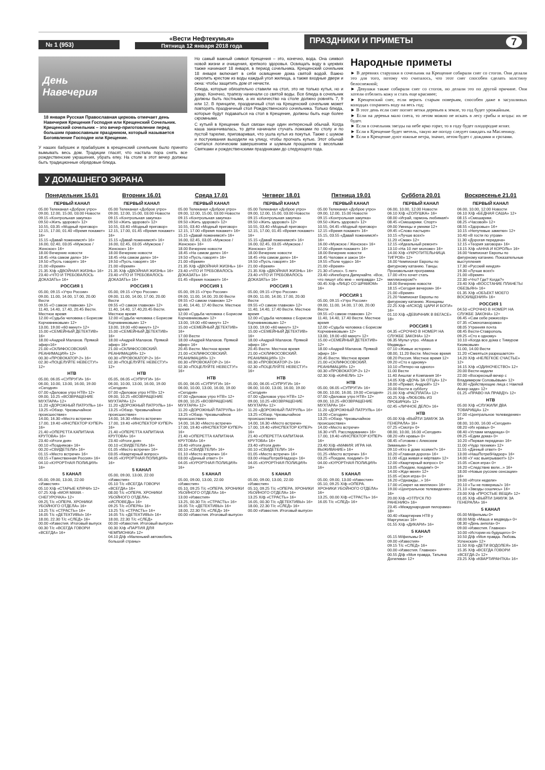№ 1 (953)
«Вести Нефтекумья»
Пятница 12 января 2018 года
ПРАЗДНИКИ И ПРИМЕТЫ 7
День
Навечерия
18 января Русская Православная церковь отмечает день Навечерия Крещения Господня или Крещенский Сочельник. Крещенский сочельник – это вечер-приготовление перед большим православным праздником, который называется Богоявление Господне или Крещение.
У наших бабушек и прабабушек в крещенский сочельник было принято вымывать весь дом. Традиции гласят, что настала пора снять все рождественские украшения, убрать елку. На столе в этот вечер должны быть традиционные обрядовые блюда.
Но самый важный символ Крещения – это, конечно, вода. Она символ новой жизни и очищения, крепкого здоровья. Освящать воду в церквях также начинают 18 января, в период сочельника. Крещенский сочельник 18 января включает в себя освящение дома святой водой. Важно окропить крестом из воды каждый угол жилища, а также входные двери и окна: чтобы защитить дом от нечисти.
Блюда, которые обязательно ставили на стол, это не только кутья, но и узвар. Конечно, трапезу начинали со святой воды. Все блюда в сочельник должны быть постными, а их количество на столе должно ровнять 7, 9 или 12. В принципе, праздничный стол на Крещенский сочельник может повторять праздничный стол Рождественского сочельника. Только блюда, которые будут подаваться на стол в Крещение, должны быть еще более скромными.
С кутьей в Крещение был связан еще один интересный обычай. Когда каша заканчивалась, то дети начинали стучать ложками по столу и по пустой тарелке, приговаривая, что ушла кутья из покутья. Также с шумом и постукивания выходили на улицу, чтобы прогнать кутью. Этот обычай считался логическим завершением и шумным прощанием с веселыми Святками и рождественскими праздниками до следующего года.
Народные приметы
► В деревнях старушки в сочельник на Крещение собирали снег со стогов. Они делали это для того, потому что считалось, что этот снег способен сделать холстину белоснежной;
► Девушки также собирали снег со стогов, но делали это по другой причине. Они хотели отбелить кожу и стать еще красивее;
► Крещенский снег, если верить старым поверьям, способен даже в засушливых колодцах сохранить воду на весь год;
► В этот день если снег погнет ветки деревьев к земле, то год будет урожайным.
► Если на деревья мало снега, то летом можно не искать в лесу грибы и ягоды: их не будет.
► Если в сочельник звезды на небе ярко горят, то в году будет плодородие ягнят.
► Если в Крещение будет метель, такую же погоду следует ожидать на Масленицу.
► Если в Крещение дуют южные ветра, значит, летом будет с дождями и грозами.
У ДОМАШНЕГО ЭКРАНА
Понедельник 15.01
ПЕРВЫЙ КАНАЛ
05.00 Телеканал «Доброе утро»
09.00, 12.00, 15.00, 03.00 Новости
09.15 «Контрольная закупка»
09.50 «Жить здорово!» 12+
10.55, 03.35 «Модный приговор»
12.15, 17.00, 01.40 «Время покажет» 16+
15.15 «Давай поженимся!» 16+
16.00, 02.40, 03.05 «Мужское / Женское» 16+
18.00 Вечерние новости
18.45 «На самом деле» 16+
19.50 «Пусть говорят» 16+
21.00 «Время»
21.35 Х/ф «ДВОЙНАЯ ЖИЗНЬ» 16+
23.40 «ЧТО И ТРЕБОВАЛОСЬ ДОКАЗАТЬ» 16+
РОССИЯ 1
05.00, 09.15 «Утро России»
09.00, 11.00, 14.00, 17.00, 20.00 Вести
09.55 «О самом главном» 12+
11.40, 14.40, 17.40, 20.45 Вести. Местное время
12.00 «Судьба человека с Борисом Корчевниковым» 12+
13.00, 19.00 «60 минут» 12+
15.00 «СЕМЕЙНЫЙ ДЕТЕКТИВ» 16+
18.00 «Андрей Малахов. Прямой эфир»16+
21.00 «СКЛИФОСОВСКИЙ. РЕАНИМАЦИЯ» 12+
00.30 «ПРОВОКАТОР-2» 16+
02.30 «ПОЦЕЛУЙТЕ НЕВЕСТУ!» 12+
НТВ
05.00, 06.05 «СУПРУГИ» 16+
06.00, 10.00, 13.00, 16.00, 19.00 «Сегодня»
07.00 «Деловое утро НТВ» 12+
09.00, 10.25 «ВОЗВРАЩЕНИЕ МУХТАРА» 12+
11.20 «ДОРОЖНЫЙ ПАТРУЛЬ» 16+
13.25 «Обзор. Чрезвычайное происшествие»
14.00, 16.30 «Место встречи»
17.00, 19.40 «ИНСПЕКТОР КУПЕР» 16+
21.40 «ОПЕРЕТТА КАПИТАНА КРУТОВА» 16+
23.40 «Итоги дня»
00.10 «Поздняков» 16+
00.20 «СВИДЕТЕЛИ» 16+
01.15 «Место встречи» 16+
03.15 «Таинственная Россия» 16+
04.10 «КУРОРТНАЯ ПОЛИЦИЯ» 16+
5 КАНАЛ
05.00, 09.00, 13.00, 22.00 «Известия»
05.10 Х/ф «СТАРЫЕ КЛЯЧИ» 12+
07.25 Х/ф «МОЯ МАМА - СНЕГУРОЧКА» 12+
09.25 Т/с «ОПЕРА. ХРОНИКИ УБОЙНОГО ОТДЕЛА» 16+
13.25 Т/с «СТРАСТЬ» 16+
16.05 Т/с «ДЕТЕКТИВЫ» 16+
18.00, 22.30 Т/с «СЛЕД» 16+
00.00 «Известия. Итоговый выпуск
00.30 Т/с «ВСЕГДА ГОВОРИ «ВСЕГДА» 16+
Вторник 16.01
ПЕРВЫЙ КАНАЛ
05.00 Телеканал «Доброе утро»
09.00, 12.00, 15.00, 03.00 Новости
09.15 «Контрольная закупка»
09.50 «Жить здорово!» 12+
10.55, 03.40 «Модный приговор»
12.15, 17.00, 01.45 «Время покажет» 16+
15.15 «Давай поженимся!» 16+
16.00, 02.45, 03.05 «Мужское / Женское» 16+
18.00 Вечерние новости
18.45 «На самом деле» 16+
19.50 «Пусть говорят» 16+
21.00 «Время»
21.35 Х/ф «ДВОЙНАЯ ЖИЗНЬ» 16+
23.40 «ЧТО И ТРЕБОВАЛОСЬ ДОКАЗАТЬ» 16+
РОССИЯ 1
05.00, 09.15 «Утро России»
09.00, 11.00, 14.00, 17.00, 20.00 Вести
09.55 «О самом главном» 12+
11.40, 14.40, 17.40,20.45 Вести. Местное время
12.00 «Судьба человека с Борисом Корчевниковым» 12+
13.00, 19.00 «60 минут» 12+
15.00 «СЕМЕЙНЫЙ ДЕТЕКТИВ» 16+
18.00 «Андрей Малахов. Прямой эфир» 16+
21.00 «СКЛИФОСОВСКИЙ. РЕАНИМАЦИЯ» 12+
00.30 «ПРОВОКАТОР-2» 16+
02.30 «ПОЦЕЛУЙТЕ НЕВЕСТУ!» 12+
НТВ
05.05, 06.05 «СУПРУГИ» 16+
06.00, 10.00, 13.00, 16.00, 19.00 «Сегодня»
07.00 «Деловое утро НТВ» 12+
09.00, 10.25 «ВОЗВРАЩЕНИЕ МУХТАРА» 12+
11.20 «ДОРОЖНЫЙ ПАТРУЛЬ» 16+
13.25 «Обзор. Чрезвычайное происшествие»
14.00, 16.30 «Место встречи»
17.00, 19.40 «ИНСПЕКТОР КУПЕР» 16+
21.40 «ОПЕРЕТТА КАПИТАНА КРУТОВА» 16+
23.40 «Итоги дня»
00.10 «СВИДЕТЕЛИ» 16+
01.05 «Место встречи» 16+
03.05 «Квартирный вопрос»
04.05 «КУРОРТНАЯ ПОЛИЦИЯ» 16+
5 КАНАЛ
05.00, 09.00, 13.00, 22.00 «Известия»
05.10 Т/с «ВСЕГДА ГОВОРИ «ВСЕГДА» 16+
08.00 Т/с «ОПЕРА. ХРОНИКИ УБОЙНОГО ОТДЕЛА». «ИСПОВЕДЬ» 16+
09.25 Т/с «ОПЕРА» 16+
13.25 Т/с «СТРАСТЬ» 16+
16.05 Т/с «ДЕТЕКТИВЫ» 16+
18.00, 22.30 Т/с «СЛЕД»
00.00 «Известия. Итоговый выпуск»
00.30 Х/ф «ПАРТИЯ ДЛЯ ЧЕМПИОНКИ» 12+
04.10 Д/ф «Маленький автомобиль большой страны»
Среда 17.01
ПЕРВЫЙ КАНАЛ
05.00 Телеканал «Доброе утро»
09.00, 12.00, 15.00, 03.00 Новости
09.15 «Контрольная закупка»
09.50 «Жить здорово!» 12+
10.55, 03.40 «Модный приговор»
12.15, 17.00 «Время покажет» 16+
15.15 «Давай поженимся!» 16+
16.00, 02.45, 03.05 «Мужское / Женское» 16+
18.00 Вечерние новости
18.45 «На самом деле» 16+
19.50 «Пусть говорят» 16+
21.00 «Время»
21.35 Х/ф «ДВОЙНАЯ ЖИЗНЬ» 16+
23.40 «ЧТО И ТРЕБОВАЛОСЬ ДОКАЗАТЬ» 16+
01.45 «Время покажет» 16+
РОССИЯ 1
05.00, 09.15 «Утро России»
09.00, 11.00, 14.00, 20.00 Вести
09.55 «О самом главном» 12+
11.40, 14.40, 17.40 Вести. Местное время
12.00 «Судьба человека с Борисом Корчевниковым» 12+
13.00, 19.00 «60 минут» 12+
15.00 «СЕМЕЙНЫЙ ДЕТЕКТИВ» 16+
17.00 Вести
18.00 «Андрей Малахов. Прямой эфир» 16+
20.45 Вести. Местное время
21.00 «СКЛИФОСОВСКИЙ. РЕАНИМАЦИЯ» 12+
00.30 «ПРОВОКАТОР-2» 16+
02.30 «ПОЦЕЛУЙТЕ НЕВЕСТУ!» 16+
НТВ
05.00, 06.05 «СУПРУГИ» 16+
06.00, 10.00, 13.00, 16.00, 19.00 «Сегодня»
07.00 «Деловое утро НТВ» 12+
09.00, 10.25 «ВОЗВРАЩЕНИЕ МУХТАРА» 12+
11.20 «ДОРОЖНЫЙ ПАТРУЛЬ» 16+
13.25 «Обзор. Чрезвычайное происшествие»
14.00, 16.30 «Место встречи»
17.00, 19.40 «ИНСПЕКТОР КУПЕР» 16+
21.40 «ОПЕРЕТТА КАПИТАНА КРУТОВА» 16+
23.40 «Итоги дня»
00.10 «СВИДЕТЕЛИ» 16+
01.10 «Место встречи» 16+
03.00 «Дачный ответ» 0+
04.05 «КУРОРТНАЯ ПОЛИЦИЯ» 16+
5 КАНАЛ
05.00, 09.00, 13.00, 22.00 «Известия»
05.10, 09.25 Т/с «ОПЕРА. ХРОНИКИ УБОЙНОГО ОТДЕЛА» 16+
13.00 «Известия»
13.25, 00.30 Т/с «СТРАСТЬ» 16+
16.05 Т/с «ДЕТЕКТИВЫ» 16+
18.00, 22.30 Т/с «СЛЕД» 16+
00.00 «Известия. Итоговый выпуск»
Четверг 18.01
ПЕРВЫЙ КАНАЛ
05.00 Телеканал «Доброе утро»
09.00, 12.00, 15.00, 03.00 Новости
09.15 «Контрольная закупка»
09.50 «Жить здорово!» 12+
10.55, 03.40 «Модный приговор»
12.15, 17.00, 01.45 «Время покажет» 16+
15.15 «Давай поженимся!» 16+
16.00, 02.45, 03.05 «Мужское / Женское» 16+
18.00 Вечерние новости
18.45 «На самом деле» 16+
19.50 «Пусть говорят» 16+
21.00 «Время»
21.35 Х/ф «ДВОЙНАЯ ЖИЗНЬ» 16+
23.40 «ЧТО И ТРЕБОВАЛОСЬ ДОКАЗАТЬ» 16+
РОССИЯ 1
05.00, 09.15 «Утро России»
09.00, 11.00, 14.00, 17.00, 20.00 Вести
09.55 «О самом главном» 12+
11.40, 14.40, 17.40 Вести. Местное время
12.00 «Судьба человека с Борисом Корчевниковым» 12+
13.00, 19.00 «60 минут» 12+
15.00 «СЕМЕЙНЫЙ ДЕТЕКТИВ» 16+
18.00 «Андрей Малахов. Прямой эфир» 16+
20.45 Вести. Местное время
21.00 «СКЛИФОСОВСКИЙ. РЕАНИМАЦИЯ» 12+
00.30 «ПРОВОКАТОР-2» 16+
02.30 «ПОЦЕЛУЙТЕ НЕВЕСТУ!» 16+
НТВ
05.00, 06.05 «СУПРУГИ» 16+
06.00, 10.00, 13.00, 16.00, 19.00 «Сегодня»
07.00 «Деловое утро НТВ» 12+
09.00, 10.25 «ВОЗВРАЩЕНИЕ МУХТАРА» 12+
11.20 «ДОРОЖНЫЙ ПАТРУЛЬ» 16+
13.25 «Обзор. Чрезвычайное происшествие»
14.00, 16.30 «Место встречи»
17.00, 19.40 «ИНСПЕКТОР КУПЕР» 16+
21.40 «ОПЕРЕТТА КАПИТАНА КРУТОВА» 16+
23.40 «Итоги дня»
00.10 «СВИДЕТЕЛИ» 16+
01.05 «Место встречи» 16+
03.00 «НашПотребНадзор» 16+
04.05 «КУРОРТНАЯ ПОЛИЦИЯ» 16+
5 КАНАЛ
05.00, 09.00, 13.00, 22.00 «Известия»
05.10, 09.25 Т/с «ОПЕРА. ХРОНИКИ УБОЙНОГО ОТДЕЛА» 16+
13.25 Х/ф «СТРАСТЬ» 16+
16.05, 00.30 Т/с «ДЕТЕКТИВЫ» 16+
18.00, 22.30 Т/с «СЛЕД» 16+
00.00 «Известия. Итоговый выпуск»
Пятница 19.01
ПЕРВЫЙ КАНАЛ
05.00 Телеканал «Доброе утро»
09.00, 12.00, 15.00 Новости
09.15 «Контрольная закупка»
09.50 «Жить здорово!» 12+
10.55, 04.45 «Модный приговор»
12.15 «Время покажет» 16+
15.15, 03.55 «Давай поженимся!» 16+
16.00 «Мужское / Женское» 16+
17.00 «Время покажет» 16+
18.00 Вечерние новости
18.45 Человек и закон 16+
19.55 «Поле чудес» 16+
21.00 «Время»
21.30 «Голос». 5 лет»
23.40 «Ингеборга Дапкунайте. «Все, что пишут обо мне – неправда» 12+
00.45 Х/ф «ЛИЦО СО ШРАМОМ» 16+
РОССИЯ 1
05.00, 09.15 «Утро России»
09.00, 11.00, 14.00, 17.00, 20.00 Вести
09.55 «О самом главном» 12+
11.40, 14.40, 17.40 Вести. Местное время
12.00 «Судьба человека с Борисом Корчевниковым» 12+
13.00, 19.00 «60 минут» 12+
15.00 «СЕМЕЙНЫЙ ДЕТЕКТИВ» 12+
18.00 «Андрей Малахов. Прямой эфир» 16+
20.45 Вести. Местное время
21.00 «СКЛИФОСОВСКИЙ. РЕАНИМАЦИЯ» 12+
00.30 «ПРОВОКАТОР-2» 12+
02.30 Х/ф «КАЧЕЛИ» 12+
НТВ
05.00, 06.05 «СУПРУГИ» 16+
06.00, 10.00, 16.00, 19.00 «Сегодня»
07.00 «Деловое утро НТВ» 12+
09.00, 10.25 «ВОЗВРАЩЕНИЕ МУХТАРА» 16+
11.20 «ДОРОЖНЫЙ ПАТРУЛЬ» 16+
13.00 «Сегодня»
13.25 «Обзор. Чрезвычайное происшествие»
14.00 «Место встречи»
16.30 «ЧП. Расследование» 16+
17.00, 19.40 «ИНСПЕКТОР КУПЕР» 16+
23.40 Х/ф «МАФИЯ: ИГРА НА ВЫЖИВАНИЕ» 16+
01.25 «Место встречи» 16+
03.25 «Поедем, поедим!» 0+
04.00 «КУРОРТНАЯ ПОЛИЦИЯ» 16+
5 КАНАЛ
05.00, 09.00, 13.00 «Известия»
05.10, 09.25 Х/ф «ОПЕРА. ХРОНИКИ УБОЙНОГО ОТДЕЛА» 16+
13.25, 00.00 Х/ф «СТРАСТЬ» 16+
16.05 Т/с «СЛЕД» 16+
Суббота 20.01
ПЕРВЫЙ КАНАЛ
06.00, 10.00, 12.00 Новости
06.10 Х/ф «ZОЛУШКА» 16+
08.00 «Играй, гармонь любимая!»
08.45 «Смешарики. Спорт»
09.00 Умницы и умники 12+
09.45 «Слово пастыря»
10.15 «Лучше всех!»
11.20 «Смак» 12+
12.15 «Идеальный ремонт»
13.10 «На 10 лет моложе» 16+
14.00 Х/ф «УКРОТИТЕЛЬНИЦА ТИГРОВ» 12+
16.00 Чемпионат Европы по фигурному катанию. Танцы. Произвольная программа
17.00 «Кто хочет стать миллионером?»
18.00 Вечерние новости
18.15 «Сегодня вечером» 16+
21.00 «Время»
21.20 Чемпионат Европы по фигурному катанию. Женщины
22.25 Х/ф «ИСХОД: ЦАРИ И БОГИ» 16+
01.10 Х/ф «ДЕВИЧНИК В ВЕГАСЕ» 18+
РОССИЯ 1
04.35 «СРОЧНО В НОМЕР! НА СЛУЖБЕ ЗАКОНА» 12+
06.35 Мульт-утро. «Маша и Медведь»
07.10 «Живые истории»
08.00, 11.20 Вести. Местное время
08.20 Россия. Местное время 12+
09.20 «Сто к одному»
10.10 «Пятеро на одного»
11.00 Вести
11.40 Аншлаг и Компания 16+
14.05 Х/ф «ДОЧЬ ЗА ОТЦА» 12+
18.00 «Привет, Андрей!» 12+
20.00 Вести в субботу
21.00 Х/ф «РАСПЛАТА» 12+
00.25 Х/ф «ЛЮБОВЬ ИЗ ПРОБИРКИ» 12+
02.45 «ЛИЧНОЕ ДЕЛО» 16+
НТВ
05.00 Х/ф «ВЫЙТИ ЗАМУЖ ЗА ГЕНЕРАЛА» 16+
07.25 «Смотр» 0+
08.00, 10.00, 16.00 «Сегодня»
08.20 «Их нравы» 0+
08.45 «Готовим с Алексеем Зиминым» 0+
09.10 «Кто в доме хозяин?» 16+
10.20 «Главная дорога» 16+
11.00 «Еда живая и мёртвая» 12+
12.00 «Квартирный вопрос» 0+
13.05 «Поедем, поедим!» 0+
14.00 «Жди меня» 12+
15.05 «Своя игра» 0+
16.20 «Однажды...» 16+
17.00 «Секрет на миллион» 16+
19.00 «Центральное телевидение» 16+
20.00 Х/ф «ОТПУСК ПО РАНЕНИЮ» 16+
23.45 «Международная пилорама» 18+
00.40 «Квартирник НТВ у Маргулиса» 16+
01.55 Х/ф «ДИКАРИ» 16+
5 КАНАЛ
05.15 М/фильмы 0+
09.00 «Известия»
09.15 Т/с «СЛЕД» 16+
00.00 «Известия. Главное»
00.55 Д/ф «Моя правда, Татьяна Догилева» 12+
Воскресенье 21.01
ПЕРВЫЙ КАНАЛ
06.00, 10.00, 12.00 Новости
06.10 Х/ф «БЕДНАЯ САША» 12+
08.15 «Смешарики.
08.25 «Часовой» 12+
08.55 «Здоровье» 16+
10.15 «Непутевые заметки» 12+
10.40 «В гости по утрам»
11.30 «Дорогая передача»
12.15 «Теория заговора» 16+
13.15 Х/ф «АННА И КОРОЛЬ» 16+
16.00 Чемпионат Европы по фигурному катанию. Показательные выступления
17.30 «Русский ниндзя»
19.30 «Лучше всех!»
21.00 «Время»
22.30 «Что? Где? Когда?»
23.40 Х/ф «ВОССТАНИЕ ПЛАНЕТЫ ОБЕЗЬЯН» 16+
01.35 Х/ф «ОБЪЕКТ МОЕГО ВОСХИЩЕНИЯ» 16+
РОССИЯ 1
04.50 «СРОЧНО В НОМЕР! НА СЛУЖБЕ ЗАКОНА» 12+
06.45 «Сам себе режиссёр»
07.35 «Смехопанорама»
08.05 Утренняя почта
08.45 Вести-Ставрополь
09.25 «Сто к одному»
10.10 «Когда все дома с Тимуром Кизяковым»
11.00, 14.00 Вести
11.20 «Смеяться разрешается»
14.20 Х/ф «НЕЛЕГКОЕ СЧАСТЬЕ» 12+
16.15 Х/ф «ОДИНОЧЕСТВО» 12+
20.00 Вести недели
22.00 «Воскресный вечер с Владимиром Соловьёвым» 12+
00.30 «Действующие лица с Наилей Аскер-заде» 12+
01.25 «ПРАВО НА ПРАВДУ» 12+
НТВ
05.00 Х/ф «СЛУЖИЛИ ДВА ТОВАРИЩА» 12+
07.00 «Центральное телевидение» 16+
08.00, 10.00, 16.00 «Сегодня»
08.20 «Их нравы» 0+
08.40 «Устами младенца» 0+
09.25 «Едим дома» 0+
10.20 «Первая передача» 16+
11.00 «Чудо техники» 12+
11.55 «Дачный ответ» 0+
13.00 «НашПотребНадзор» 16+
14.00 «У нас выигрывают!» 12+
15.05 «Своя игра» 0+
16.20 «Следствие вели...» 16+
18.00 «Новые русские сенсации» 16+
19.00 «Итоги недели»
20.10 «Ты не поверишь!» 16+
21.10 «Звезды сошлись» 16+
23.00 Х/ф «ПРОСТЫЕ ВЕЩИ» 12+
01.05 Х/ф «ВЫЙТИ ЗАМУЖ ЗА ГЕНЕРАЛА» 16+
5 КАНАЛ
05.00 М/фильмы 0+
08.00 М/ф «Маша и медведь» 0+
08.30 «День ангела» 0+
09.00 «Известия. Главное»
10.00 «Истории из будущего» 0+
10.50 Д/ф «Моя правда. Любовь Успенская» 12+
11.50 Х/ф «ДЕТИ ВОДОЛЕЯ» 16+
15.35 Х/ф «ВСЕГДА ГОВОРИ «ВСЕГДА-2» 12+
23.25 Х/ф «КВАРТИРАНТКА» 16+